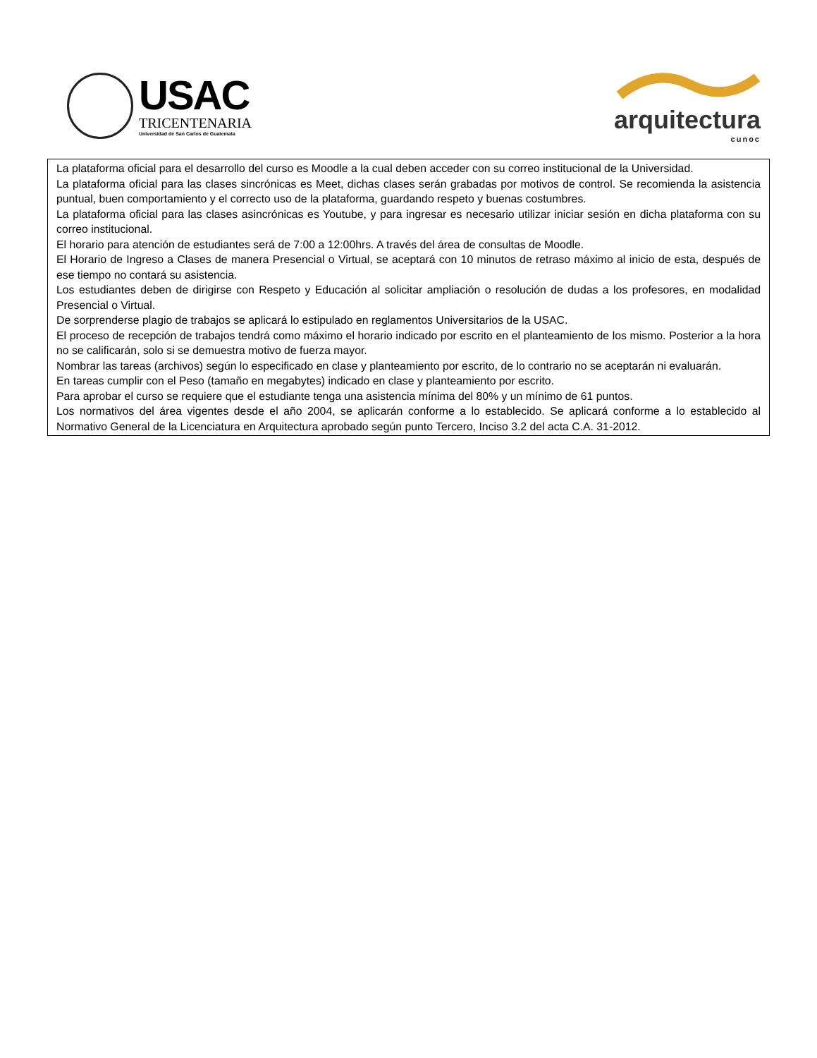USAC
TRICENTENARIA
Universidad de San Carlos de Guatemala
arquitectura
cunoc
La plataforma oficial para el desarrollo del curso es Moodle a la cual deben acceder con su correo institucional de la Universidad.
La plataforma oficial para las clases sincrónicas es Meet, dichas clases serán grabadas por motivos de control. Se recomienda la asistencia puntual, buen comportamiento y el correcto uso de la plataforma, guardando respeto y buenas costumbres.
La plataforma oficial para las clases asincrónicas es Youtube, y para ingresar es necesario utilizar iniciar sesión en dicha plataforma con su correo institucional.
El horario para atención de estudiantes será de 7:00 a 12:00hrs. A través del área de consultas de Moodle.
El Horario de Ingreso a Clases de manera Presencial o Virtual, se aceptará con 10 minutos de retraso máximo al inicio de esta, después de ese tiempo no contará su asistencia.
Los estudiantes deben de dirigirse con Respeto y Educación al solicitar ampliación o resolución de dudas a los profesores, en modalidad Presencial o Virtual.
De sorprenderse plagio de trabajos se aplicará lo estipulado en reglamentos Universitarios de la USAC.
El proceso de recepción de trabajos tendrá como máximo el horario indicado por escrito en el planteamiento de los mismo. Posterior a la hora no se calificarán, solo si se demuestra motivo de fuerza mayor.
Nombrar las tareas (archivos) según lo especificado en clase y planteamiento por escrito, de lo contrario no se aceptarán ni evaluarán.
En tareas cumplir con el Peso (tamaño en megabytes) indicado en clase y planteamiento por escrito.
Para aprobar el curso se requiere que el estudiante tenga una asistencia mínima del 80% y un mínimo de 61 puntos.
Los normativos del área vigentes desde el año 2004, se aplicarán conforme a lo establecido. Se aplicará conforme a lo establecido al Normativo General de la Licenciatura en Arquitectura aprobado según punto Tercero, Inciso 3.2 del acta C.A. 31-2012.